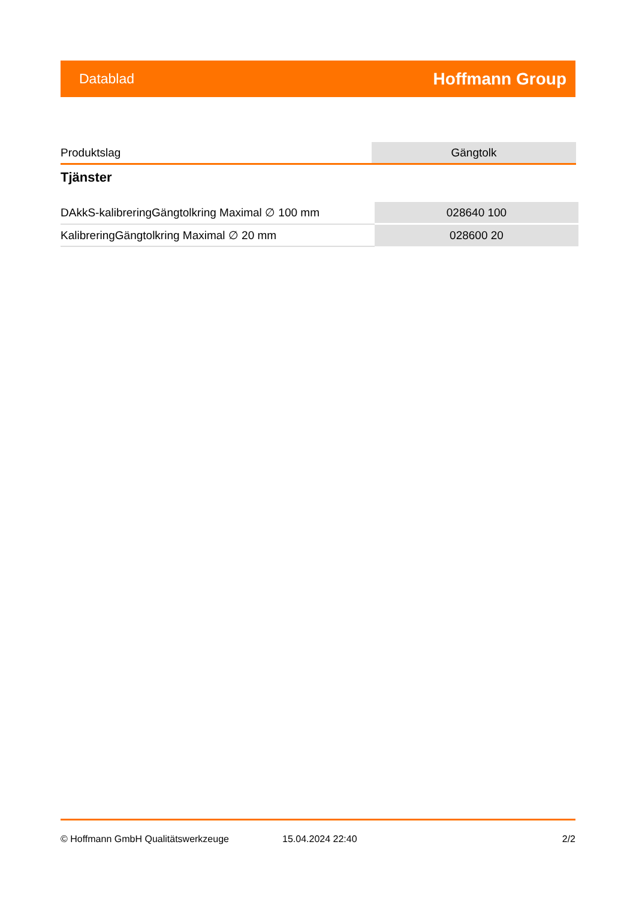Datablad Hoffmann Group
| Produktslag | Gängtolk |
Tjänster
| DAkkS-kalibreringGängtolkring Maximal ∅ 100 mm | 028640 100 |
| KalibreringGängtolkring Maximal ∅ 20 mm | 028600 20 |
© Hoffmann GmbH Qualitätswerkzeuge 15.04.2024 22:40 2/2